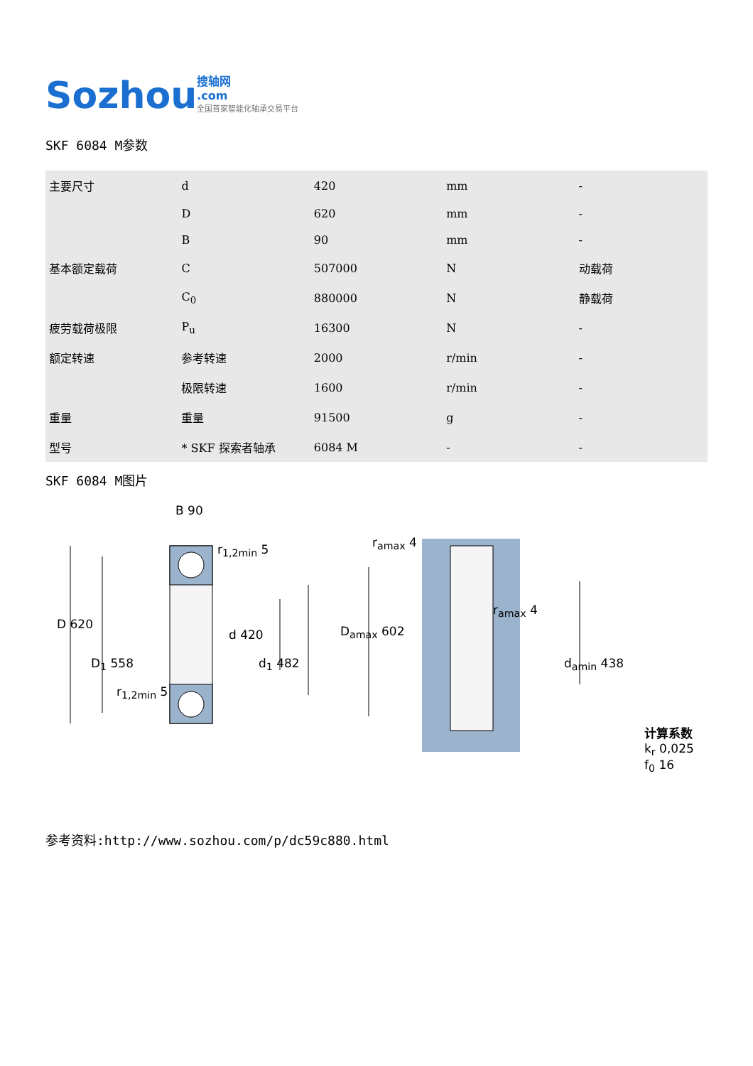Sozhou 搜轴网
.com
全国首家智能化轴承交易平台
SKF 6084 M参数
| 主要尺寸 | d | 420 | mm | - |
| | D | 620 | mm | - |
| | B | 90 | mm | - |
| 基本额定载荷 | C | 507000 | N | 动载荷 |
| | C<sub>0</sub> | 880000 | N | 静载荷 |
| 疲劳载荷极限 | P<sub>u</sub> | 16300 | N | - |
| 额定转速 | 参考转速 | 2000 | r/min | - |
| | 极限转速 | 1600 | r/min | - |
| 重量 | 重量 | 91500 | g | - |
| 型号 | * SKF 探索者轴承 | 6084 M | - | - |
SKF 6084 M图片
B 90
r<sub>1,2min</sub> 5
D 620
d 420
D<sub>1</sub> 558 d<sub>1</sub> 482
r<sub>1,2min</sub> 5
r<sub>amax</sub> 4
r<sub>amax</sub> 4
D<sub>amax</sub> 602
d<sub>amin</sub> 438
计算系数
k<sub>r</sub> 0,025
f<sub>0</sub> 16
参考资料:http://www.sozhou.com/p/dc59c880.html